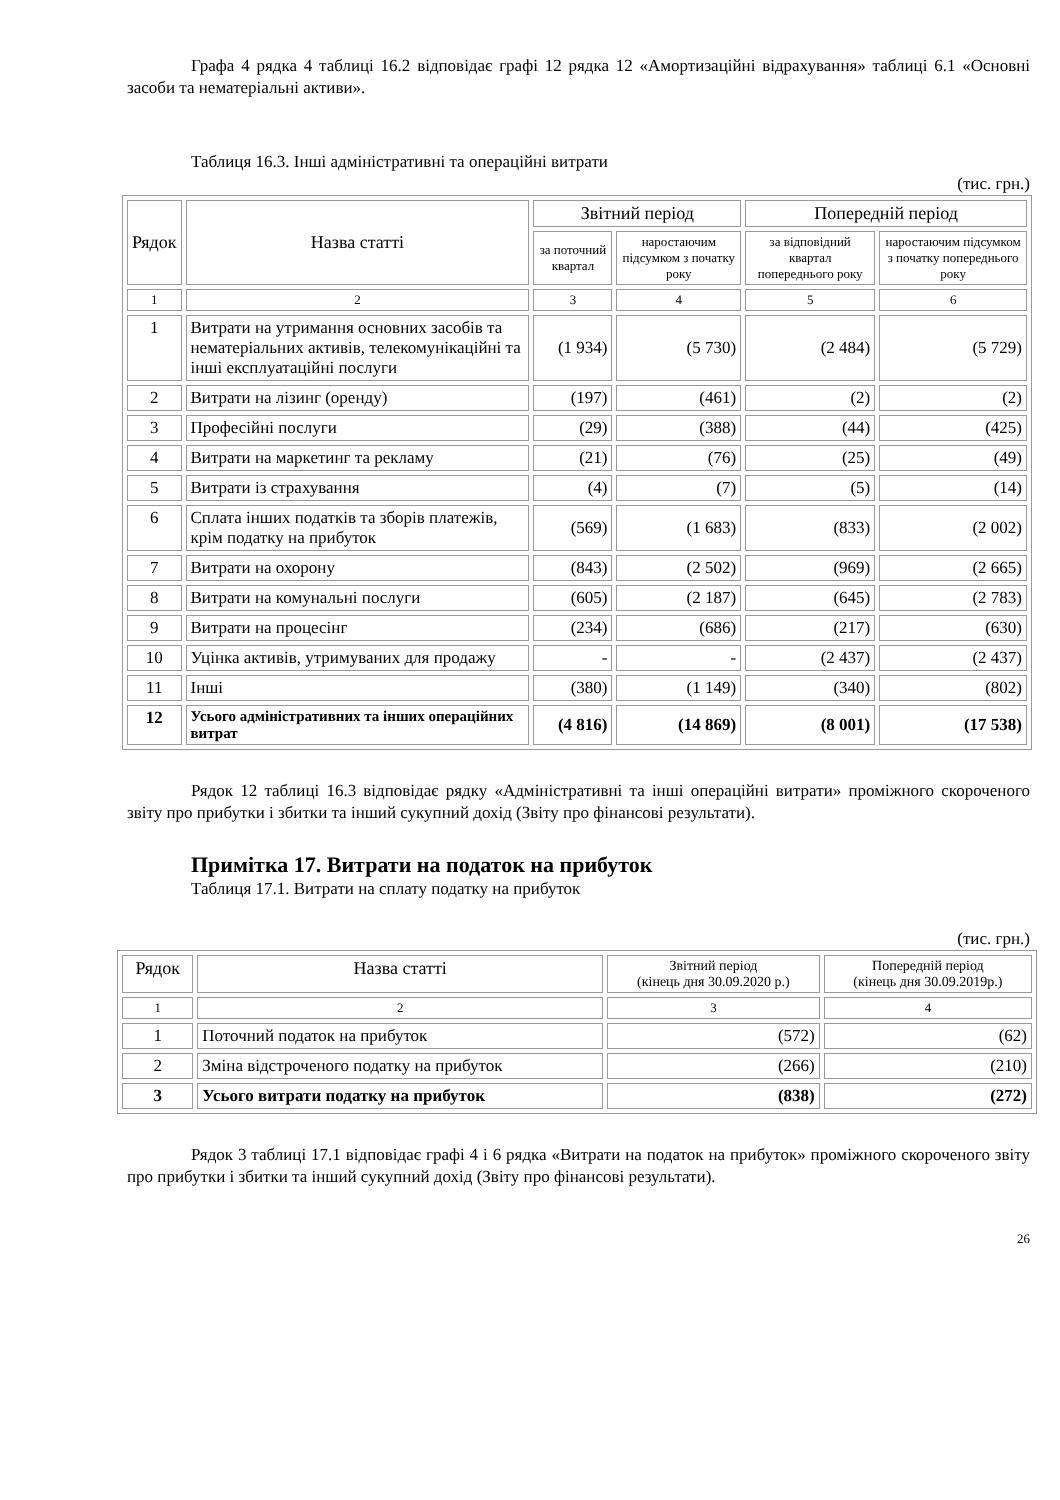Графа 4 рядка 4 таблиці 16.2 відповідає графі 12 рядка 12 «Амортизаційні відрахування» таблиці 6.1 «Основні засоби та нематеріальні активи».
Таблиця 16.3. Інші адміністративні та операційні витрати
(тис. грн.)
| Рядок | Назва статті | Звітний період | | Попередній період | |
| --- | --- | --- | --- | --- | --- |
| | | за поточний квартал | наростаючим підсумком з початку року | за відповідний квартал попереднього року | наростаючим підсумком з початку попереднього року |
| 1 | 2 | 3 | 4 | 5 | 6 |
| 1 | Витрати на утримання основних засобів та нематеріальних активів, телекомунікаційні та інші експлуатаційні послуги | (1 934) | (5 730) | (2 484) | (5 729) |
| 2 | Витрати на лізинг (оренду) | (197) | (461) | (2) | (2) |
| 3 | Професійні послуги | (29) | (388) | (44) | (425) |
| 4 | Витрати на маркетинг та рекламу | (21) | (76) | (25) | (49) |
| 5 | Витрати із страхування | (4) | (7) | (5) | (14) |
| 6 | Сплата інших податків та зборів платежів, крім податку на прибуток | (569) | (1 683) | (833) | (2 002) |
| 7 | Витрати на охорону | (843) | (2 502) | (969) | (2 665) |
| 8 | Витрати на комунальні послуги | (605) | (2 187) | (645) | (2 783) |
| 9 | Витрати на процесінг | (234) | (686) | (217) | (630) |
| 10 | Уцінка активів, утримуваних для продажу | - | - | (2 437) | (2 437) |
| 11 | Інші | (380) | (1 149) | (340) | (802) |
| 12 | Усього адміністративних та інших операційних витрат | (4 816) | (14 869) | (8 001) | (17 538) |
Рядок 12 таблиці 16.3 відповідає рядку «Адміністративні та інші операційні витрати» проміжного скороченого звіту про прибутки і збитки та інший сукупний дохід (Звіту про фінансові результати).
Примітка 17. Витрати на податок на прибуток
Таблиця 17.1. Витрати на сплату податку на прибуток
(тис. грн.)
| Рядок | Назва статті | Звітний період (кінець дня 30.09.2020 р.) | Попередній період (кінець дня 30.09.2019р.) |
| --- | --- | --- | --- |
| 1 | 2 | 3 | 4 |
| 1 | Поточний податок на прибуток | (572) | (62) |
| 2 | Зміна відстроченого податку на прибуток | (266) | (210) |
| 3 | Усього витрати податку на прибуток | (838) | (272) |
Рядок 3 таблиці 17.1 відповідає графі 4 і 6 рядка «Витрати на податок на прибуток» проміжного скороченого звіту про прибутки і збитки та інший сукупний дохід (Звіту про фінансові результати).
26